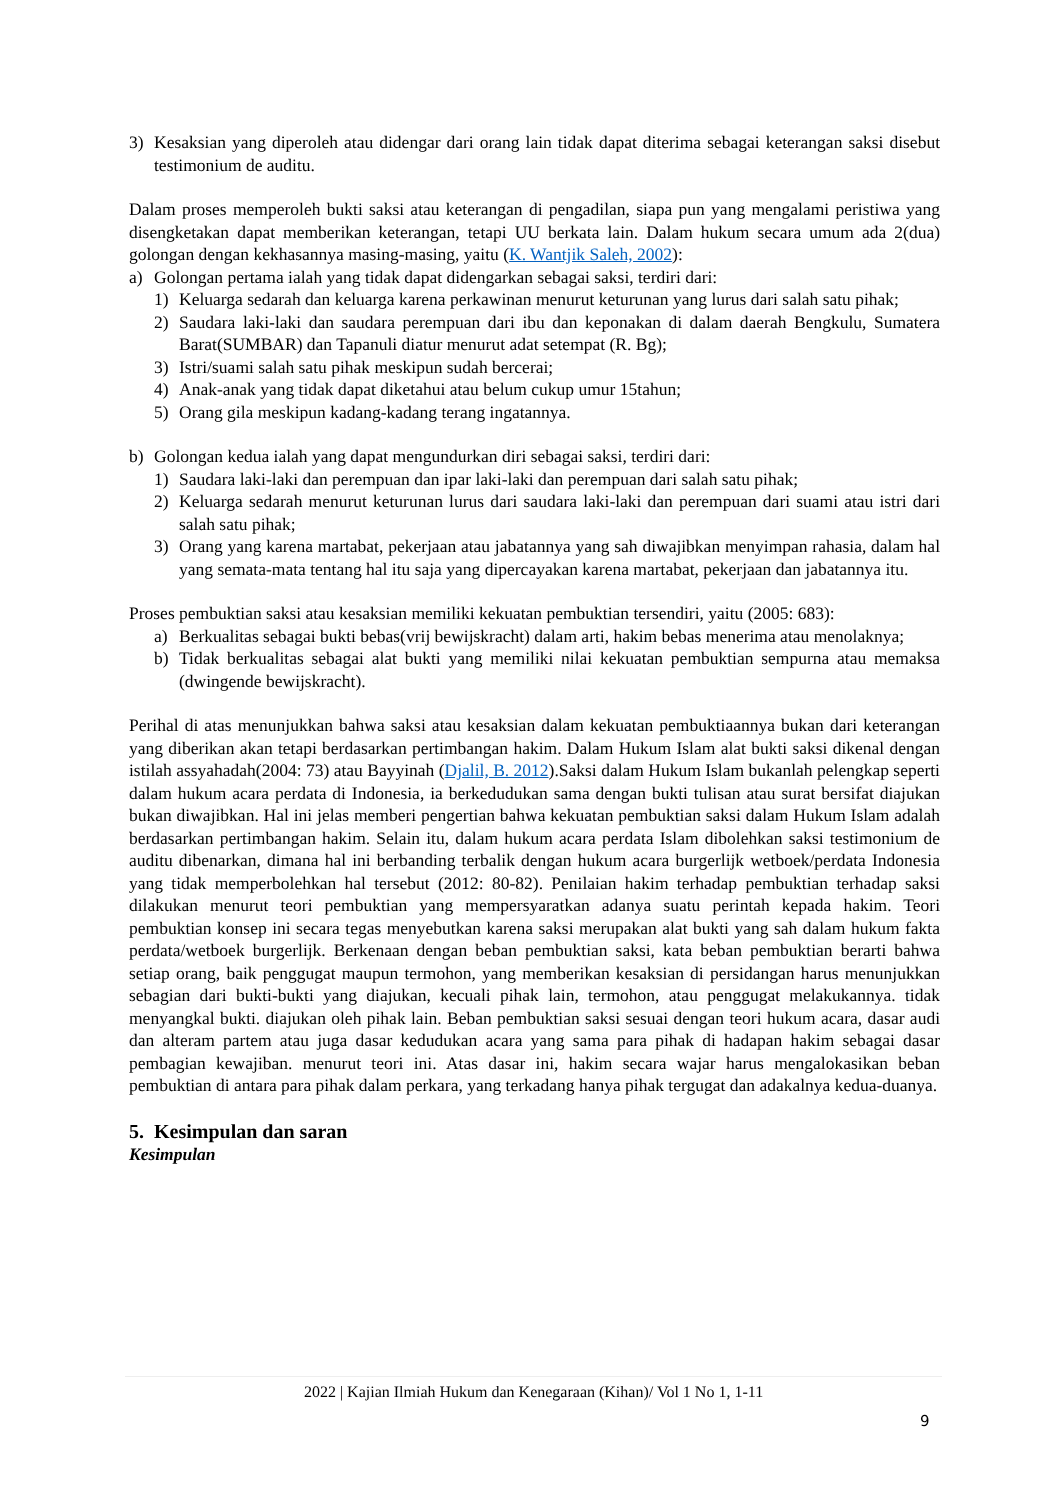3) Kesaksian yang diperoleh atau didengar dari orang lain tidak dapat diterima sebagai keterangan saksi disebut testimonium de auditu.
Dalam proses memperoleh bukti saksi atau keterangan di pengadilan, siapa pun yang mengalami peristiwa yang disengketakan dapat memberikan keterangan, tetapi UU berkata lain. Dalam hukum secara umum ada 2(dua) golongan dengan kekhasannya masing-masing, yaitu (K. Wantjik Saleh, 2002):
a) Golongan pertama ialah yang tidak dapat didengarkan sebagai saksi, terdiri dari:
1) Keluarga sedarah dan keluarga karena perkawinan menurut keturunan yang lurus dari salah satu pihak;
2) Saudara laki-laki dan saudara perempuan dari ibu dan keponakan di dalam daerah Bengkulu, Sumatera Barat(SUMBAR) dan Tapanuli diatur menurut adat setempat (R. Bg);
3) Istri/suami salah satu pihak meskipun sudah bercerai;
4) Anak-anak yang tidak dapat diketahui atau belum cukup umur 15tahun;
5) Orang gila meskipun kadang-kadang terang ingatannya.
b) Golongan kedua ialah yang dapat mengundurkan diri sebagai saksi, terdiri dari:
1) Saudara laki-laki dan perempuan dan ipar laki-laki dan perempuan dari salah satu pihak;
2) Keluarga sedarah menurut keturunan lurus dari saudara laki-laki dan perempuan dari suami atau istri dari salah satu pihak;
3) Orang yang karena martabat, pekerjaan atau jabatannya yang sah diwajibkan menyimpan rahasia, dalam hal yang semata-mata tentang hal itu saja yang dipercayakan karena martabat, pekerjaan dan jabatannya itu.
Proses pembuktian saksi atau kesaksian memiliki kekuatan pembuktian tersendiri, yaitu (2005: 683):
a) Berkualitas sebagai bukti bebas(vrij bewijskracht) dalam arti, hakim bebas menerima atau menolaknya;
b) Tidak berkualitas sebagai alat bukti yang memiliki nilai kekuatan pembuktian sempurna atau memaksa (dwingende bewijskracht).
Perihal di atas menunjukkan bahwa saksi atau kesaksian dalam kekuatan pembuktiaannya bukan dari keterangan yang diberikan akan tetapi berdasarkan pertimbangan hakim. Dalam Hukum Islam alat bukti saksi dikenal dengan istilah assyahadah(2004: 73) atau Bayyinah (Djalil, B. 2012).Saksi dalam Hukum Islam bukanlah pelengkap seperti dalam hukum acara perdata di Indonesia, ia berkedudukan sama dengan bukti tulisan atau surat bersifat diajukan bukan diwajibkan. Hal ini jelas memberi pengertian bahwa kekuatan pembuktian saksi dalam Hukum Islam adalah berdasarkan pertimbangan hakim. Selain itu, dalam hukum acara perdata Islam dibolehkan saksi testimonium de auditu dibenarkan, dimana hal ini berbanding terbalik dengan hukum acara burgerlijk wetboek/perdata Indonesia yang tidak memperbolehkan hal tersebut (2012: 80-82). Penilaian hakim terhadap pembuktian terhadap saksi dilakukan menurut teori pembuktian yang mempersyaratkan adanya suatu perintah kepada hakim. Teori pembuktian konsep ini secara tegas menyebutkan karena saksi merupakan alat bukti yang sah dalam hukum fakta perdata/wetboek burgerlijk. Berkenaan dengan beban pembuktian saksi, kata beban pembuktian berarti bahwa setiap orang, baik penggugat maupun termohon, yang memberikan kesaksian di persidangan harus menunjukkan sebagian dari bukti-bukti yang diajukan, kecuali pihak lain, termohon, atau penggugat melakukannya. tidak menyangkal bukti. diajukan oleh pihak lain. Beban pembuktian saksi sesuai dengan teori hukum acara, dasar audi dan alteram partem atau juga dasar kedudukan acara yang sama para pihak di hadapan hakim sebagai dasar pembagian kewajiban. menurut teori ini. Atas dasar ini, hakim secara wajar harus mengalokasikan beban pembuktian di antara para pihak dalam perkara, yang terkadang hanya pihak tergugat dan adakalnya kedua-duanya.
5. Kesimpulan dan saran
Kesimpulan
2022 | Kajian Ilmiah Hukum dan Kenegaraan (Kihan)/ Vol 1 No 1, 1-11
9